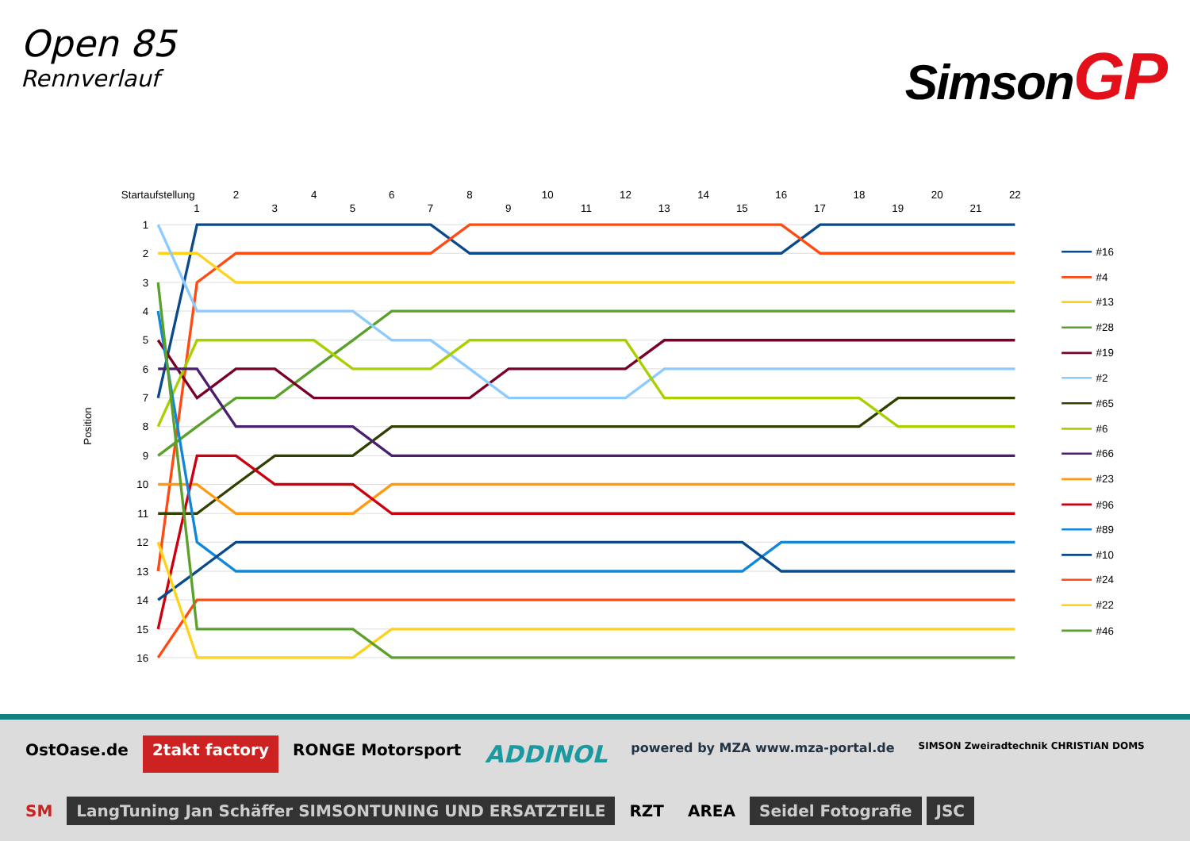Open 85
Rennverlauf
SimsonGP
Startaufstellung
1
2
3
4
5
6
7
8
9
10
11
12
13
14
15
16
17
18
19
20
21
22
1
2
3
4
5
6
7
8
9
10
11
12
13
14
15
16
Position
#16
#4
#13
#28
#19
#2
#65
#6
#66
#23
#96
#89
#10
#24
#22
#46
OstOase.de
2takt factory
RONGE Motorsport
ADDINOL
powered by MZA www.mza-portal.de
SIMSON Zweiradtechnik CHRISTIAN DOMS
SM
LangTuning Jan Schäffer SIMSONTUNING UND ERSATZTEILE
RZT
AREA
Seidel Fotografie
JSC